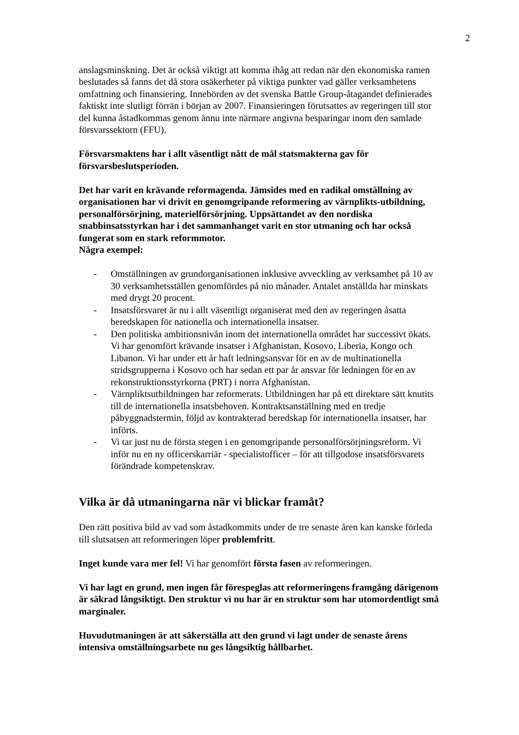2
anslagsminskning. Det är också viktigt att komma ihåg att redan när den ekonomiska ramen beslutades så fanns det då stora osäkerheter på viktiga punkter vad gäller verksamhetens omfattning och finansiering. Innebörden av det svenska Battle Group-åtagandet definierades faktiskt inte slutligt förrän i början av 2007. Finansieringen förutsattes av regeringen till stor del kunna åstadkommas genom ännu inte närmare angivna besparingar inom den samlade försvarssektorn (FFU).
Försvarsmaktens har i allt väsentligt nått de mål statsmakterna gav för försvarsbeslutsperioden.
Det har varit en krävande reformagenda. Jämsides med en radikal omställning av organisationen har vi drivit en genomgripande reformering av värnplikts-utbildning, personalförsörjning, materielförsörjning. Uppsättandet av den nordiska snabbinsatsstyrkan har i det sammanhanget varit en stor utmaning och har också fungerat som en stark reformmotor.
Några exempel:
- Omställningen av grundorganisationen inklusive avveckling av verksamhet på 10 av 30 verksamhetsställen genomfördes på nio månader. Antalet anställda har minskats med drygt 20 procent.
- Insatsförsvaret är nu i allt väsentligt organiserat med den av regeringen åsatta beredskapen för nationella och internationella insatser.
- Den politiska ambitionsnivån inom det internationella området har successivt ökats. Vi har genomfört krävande insatser i Afghanistan, Kosovo, Liberia, Kongo och Libanon. Vi har under ett år haft ledningsansvar för en av de multinationella stridsgrupperna i Kosovo och har sedan ett par år ansvar för ledningen för en av rekonstruktionsstyrkorna (PRT) i norra Afghanistan.
- Värnpliktsutbildningen har reformerats. Utbildningen har på ett direktare sätt knutits till de internationella insatsbehoven. Kontraktsanställning med en tredje påbyggnadstermin, följd av kontrakterad beredskap för internationella insatser, har införts.
- Vi tar just nu de första stegen i en genomgripande personalförsörjningsreform. Vi inför nu en ny officerskarriär - specialistofficer – för att tillgodose insatsförsvarets förändrade kompetenskrav.
Vilka är då utmaningarna när vi blickar framåt?
Den rätt positiva bild av vad som åstadkommits under de tre senaste åren kan kanske förleda till slutsatsen att reformeringen löper problemfritt.
Inget kunde vara mer fel! Vi har genomfört första fasen av reformeringen.
Vi har lagt en grund, men ingen får förespeglas att reformeringens framgång därigenom är säkrad långsiktigt. Den struktur vi nu har är en struktur som har utomordentligt små marginaler.
Huvudutmaningen är att säkerställa att den grund vi lagt under de senaste årens intensiva omställningsarbete nu ges långsiktig hållbarhet.